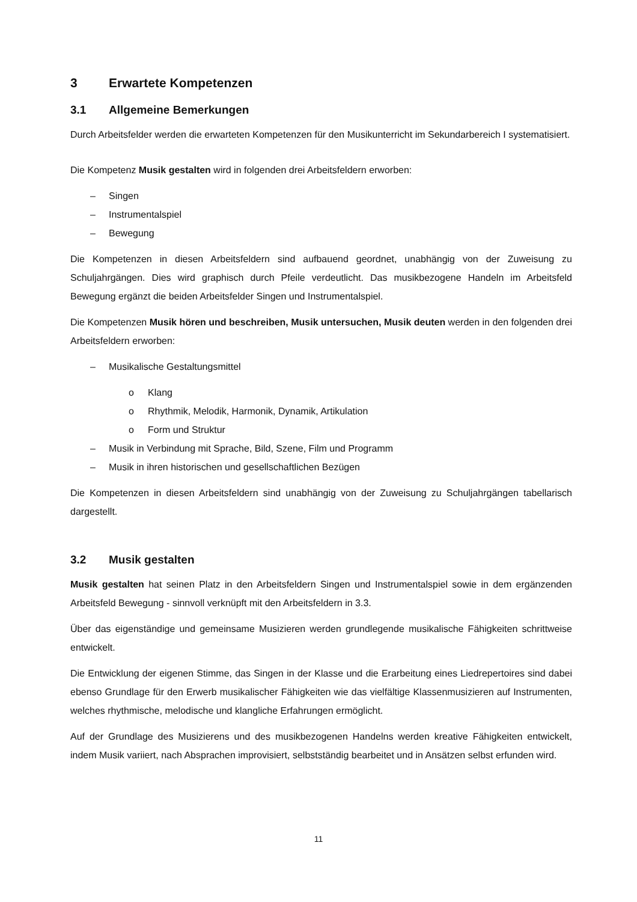3 Erwartete Kompetenzen
3.1 Allgemeine Bemerkungen
Durch Arbeitsfelder werden die erwarteten Kompetenzen für den Musikunterricht im Sekundarbereich I systematisiert.
Die Kompetenz Musik gestalten wird in folgenden drei Arbeitsfeldern erworben:
– Singen
– Instrumentalspiel
– Bewegung
Die Kompetenzen in diesen Arbeitsfeldern sind aufbauend geordnet, unabhängig von der Zuweisung zu Schuljahrgängen. Dies wird graphisch durch Pfeile verdeutlicht. Das musikbezogene Handeln im Arbeitsfeld Bewegung ergänzt die beiden Arbeitsfelder Singen und Instrumentalspiel.
Die Kompetenzen Musik hören und beschreiben, Musik untersuchen, Musik deuten werden in den folgenden drei Arbeitsfeldern erworben:
– Musikalische Gestaltungsmittel
o Klang
o Rhythmik, Melodik, Harmonik, Dynamik, Artikulation
o Form und Struktur
– Musik in Verbindung mit Sprache, Bild, Szene, Film und Programm
– Musik in ihren historischen und gesellschaftlichen Bezügen
Die Kompetenzen in diesen Arbeitsfeldern sind unabhängig von der Zuweisung zu Schuljahrgängen tabellarisch dargestellt.
3.2 Musik gestalten
Musik gestalten hat seinen Platz in den Arbeitsfeldern Singen und Instrumentalspiel sowie in dem ergänzenden Arbeitsfeld Bewegung - sinnvoll verknüpft mit den Arbeitsfeldern in 3.3.
Über das eigenständige und gemeinsame Musizieren werden grundlegende musikalische Fähigkeiten schrittweise entwickelt.
Die Entwicklung der eigenen Stimme, das Singen in der Klasse und die Erarbeitung eines Liedrepertoires sind dabei ebenso Grundlage für den Erwerb musikalischer Fähigkeiten wie das vielfältige Klassenmusizieren auf Instrumenten, welches rhythmische, melodische und klangliche Erfahrungen ermöglicht.
Auf der Grundlage des Musizierens und des musikbezogenen Handelns werden kreative Fähigkeiten entwickelt, indem Musik variiert, nach Absprachen improvisiert, selbstständig bearbeitet und in Ansätzen selbst erfunden wird.
11